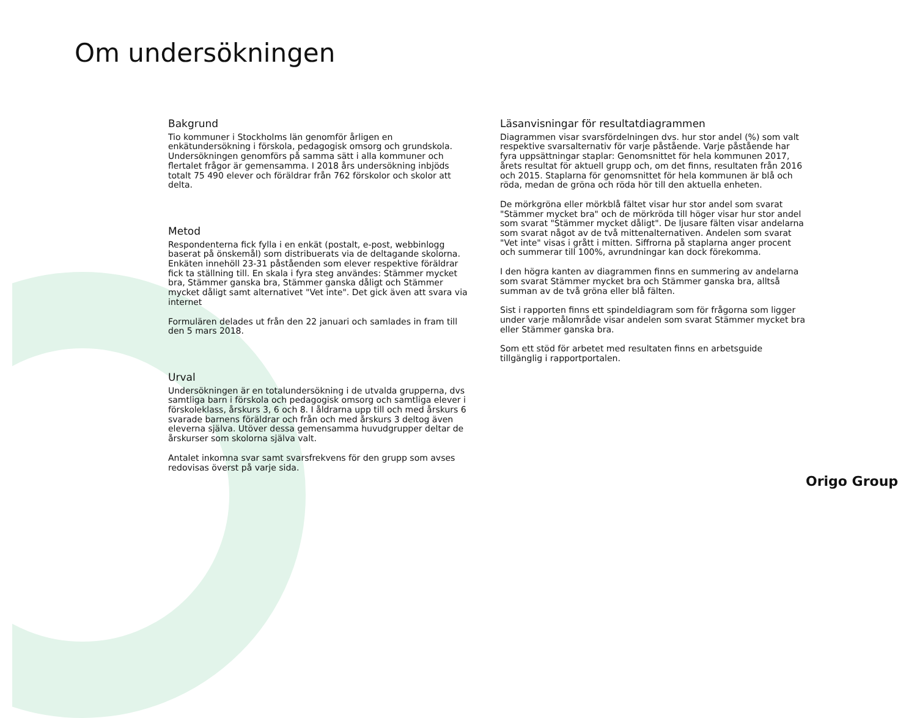Om undersökningen
Bakgrund
Tio kommuner i Stockholms län genomför årligen en enkätundersökning i förskola, pedagogisk omsorg och grundskola. Undersökningen genomförs på samma sätt i alla kommuner och flertalet frågor är gemensamma. I 2018 års undersökning inbjöds totalt 75 490 elever och föräldrar från 762 förskolor och skolor att delta.
Metod
Respondenterna fick fylla i en enkät (postalt, e-post, webbinlogg baserat på önskemål) som distribuerats via de deltagande skolorna. Enkäten innehöll 23-31 påståenden som elever respektive föräldrar fick ta ställning till. En skala i fyra steg användes: Stämmer mycket bra, Stämmer ganska bra, Stämmer ganska dåligt och Stämmer mycket dåligt samt alternativet "Vet inte". Det gick även att svara via internet
Formulären delades ut från den 22 januari och samlades in fram till den 5 mars 2018.
Urval
Undersökningen är en totalundersökning i de utvalda grupperna, dvs samtliga barn i förskola och pedagogisk omsorg och samtliga elever i förskoleklass, årskurs 3, 6 och 8. I åldrarna upp till och med årskurs 6 svarade barnens föräldrar och från och med årskurs 3 deltog även eleverna själva. Utöver dessa gemensamma huvudgrupper deltar de årskurser som skolorna själva valt.
Antalet inkomna svar samt svarsfrekvens för den grupp som avses redovisas överst på varje sida.
Läsanvisningar för resultatdiagrammen
Diagrammen visar svarsfördelningen dvs. hur stor andel (%) som valt respektive svarsalternativ för varje påstående. Varje påstående har fyra uppsättningar staplar: Genomsnittet för hela kommunen 2017, årets resultat för aktuell grupp och, om det finns, resultaten från 2016 och 2015. Staplarna för genomsnittet för hela kommunen är blå och röda, medan de gröna och röda hör till den aktuella enheten.
De mörkgröna eller mörkblå fältet visar hur stor andel som svarat "Stämmer mycket bra" och de mörkröda till höger visar hur stor andel som svarat "Stämmer mycket dåligt". De ljusare fälten visar andelarna som svarat något av de två mittenalternativen. Andelen som svarat "Vet inte" visas i grått i mitten. Siffrorna på staplarna anger procent och summerar till 100%, avrundningar kan dock förekomma.
I den högra kanten av diagrammen finns en summering av andelarna som svarat Stämmer mycket bra och Stämmer ganska bra, alltså summan av de två gröna eller blå fälten.
Sist i rapporten finns ett spindeldiagram som för frågorna som ligger under varje målområde visar andelen som svarat Stämmer mycket bra eller Stämmer ganska bra.
Som ett stöd för arbetet med resultaten finns en arbetsguide tillgänglig i rapportportalen.
Origo Group